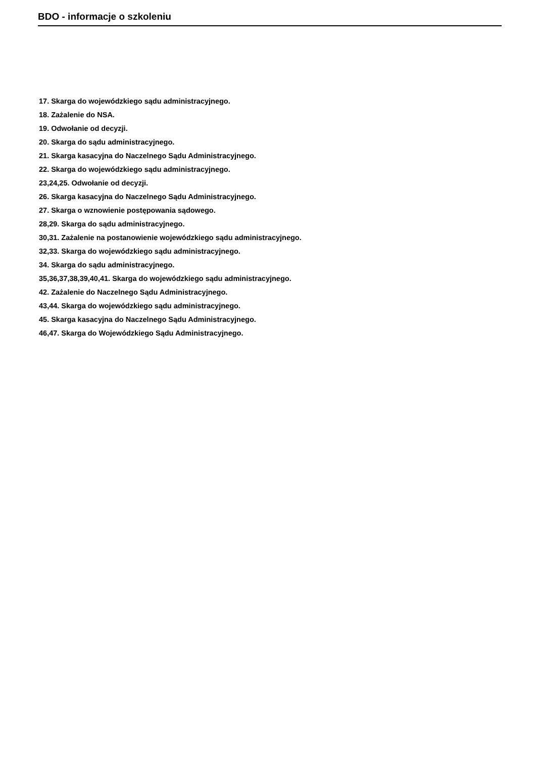BDO - informacje o szkoleniu
17. Skarga do wojewódzkiego sądu administracyjnego.
18. Zażalenie do NSA.
19. Odwołanie od decyzji.
20. Skarga do sądu administracyjnego.
21. Skarga kasacyjna do Naczelnego Sądu Administracyjnego.
22. Skarga do wojewódzkiego sądu administracyjnego.
23,24,25. Odwołanie od decyzji.
26. Skarga kasacyjna do Naczelnego Sądu Administracyjnego.
27. Skarga o wznowienie postępowania sądowego.
28,29. Skarga do sądu administracyjnego.
30,31. Zażalenie na postanowienie wojewódzkiego sądu administracyjnego.
32,33. Skarga do wojewódzkiego sądu administracyjnego.
34. Skarga do sądu administracyjnego.
35,36,37,38,39,40,41. Skarga do wojewódzkiego sądu administracyjnego.
42. Zażalenie do Naczelnego Sądu Administracyjnego.
43,44. Skarga do wojewódzkiego sądu administracyjnego.
45. Skarga kasacyjna do Naczelnego Sądu Administracyjnego.
46,47. Skarga do Wojewódzkiego Sądu Administracyjnego.